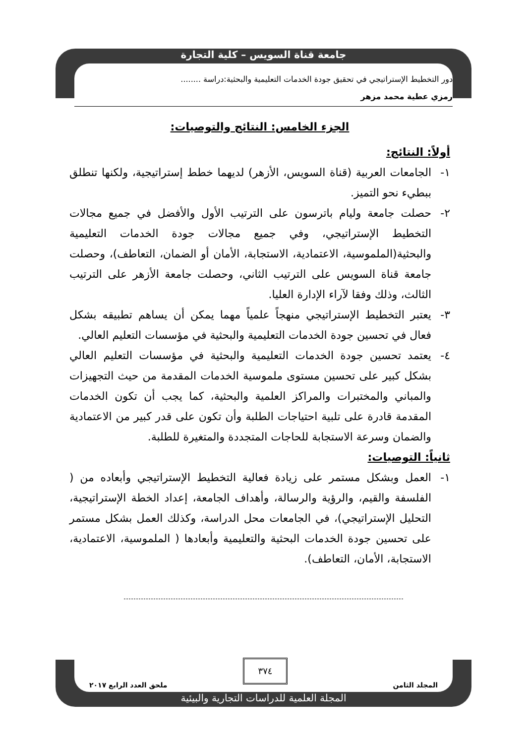جامعة قناة السويس – كلية التجارة
دور التخطيط الإستراتيجي في تحقيق جودة الخدمات التعليمية والبحثية:دراسة ........
رمزي عطية محمد مزهر
الجزء الخامس: النتائج والتوصيات:
أولاً: النتائج:
١- الجامعات العربية (قناة السويس، الأزهر) لديهما خطط إستراتيجية، ولكنها تنطلق ببطيء نحو التميز.
٢- حصلت جامعة وليام باترسون على الترتيب الأول والأفضل في جميع مجالات التخطيط الإستراتيجي، وفي جميع مجالات جودة الخدمات التعليمية والبحثية(الملموسية، الاعتمادية، الاستجابة، الأمان أو الضمان، التعاطف)، وحصلت جامعة قناة السويس على الترتيب الثاني، وحصلت جامعة الأزهر على الترتيب الثالث، وذلك وفقا لآراء الإدارة العليا.
٣- يعتبر التخطيط الإستراتيجي منهجاً علمياً مهما يمكن أن يساهم تطبيقه بشكل فعال في تحسين جودة الخدمات التعليمية والبحثية في مؤسسات التعليم العالي.
٤- يعتمد تحسين جودة الخدمات التعليمية والبحثية في مؤسسات التعليم العالي بشكل كبير على تحسين مستوى ملموسية الخدمات المقدمة من حيث التجهيزات والمباني والمختبرات والمراكز العلمية والبحثية، كما يجب أن تكون الخدمات المقدمة قادرة على تلبية احتياجات الطلبة وأن تكون على قدر كبير من الاعتمادية والضمان وسرعة الاستجابة للحاجات المتجددة والمتغيرة للطلبة.
ثانياً: التوصيات:
١- العمل وبشكل مستمر على زيادة فعالية التخطيط الإستراتيجي وأبعاده من ( الفلسفة والقيم، والرؤية والرسالة، وأهداف الجامعة، إعداد الخطة الإستراتيجية، التحليل الإستراتيجي)، في الجامعات محل الدراسة، وكذلك العمل بشكل مستمر على تحسين جودة الخدمات البحثية والتعليمية وأبعادها ( الملموسية، الاعتمادية، الاستجابة، الأمان، التعاطف).
٣٧٤
المجلد الثامن ملحق العدد الرابع ٢٠١٧
المجلة العلمية للدراسات التجارية والبيئية